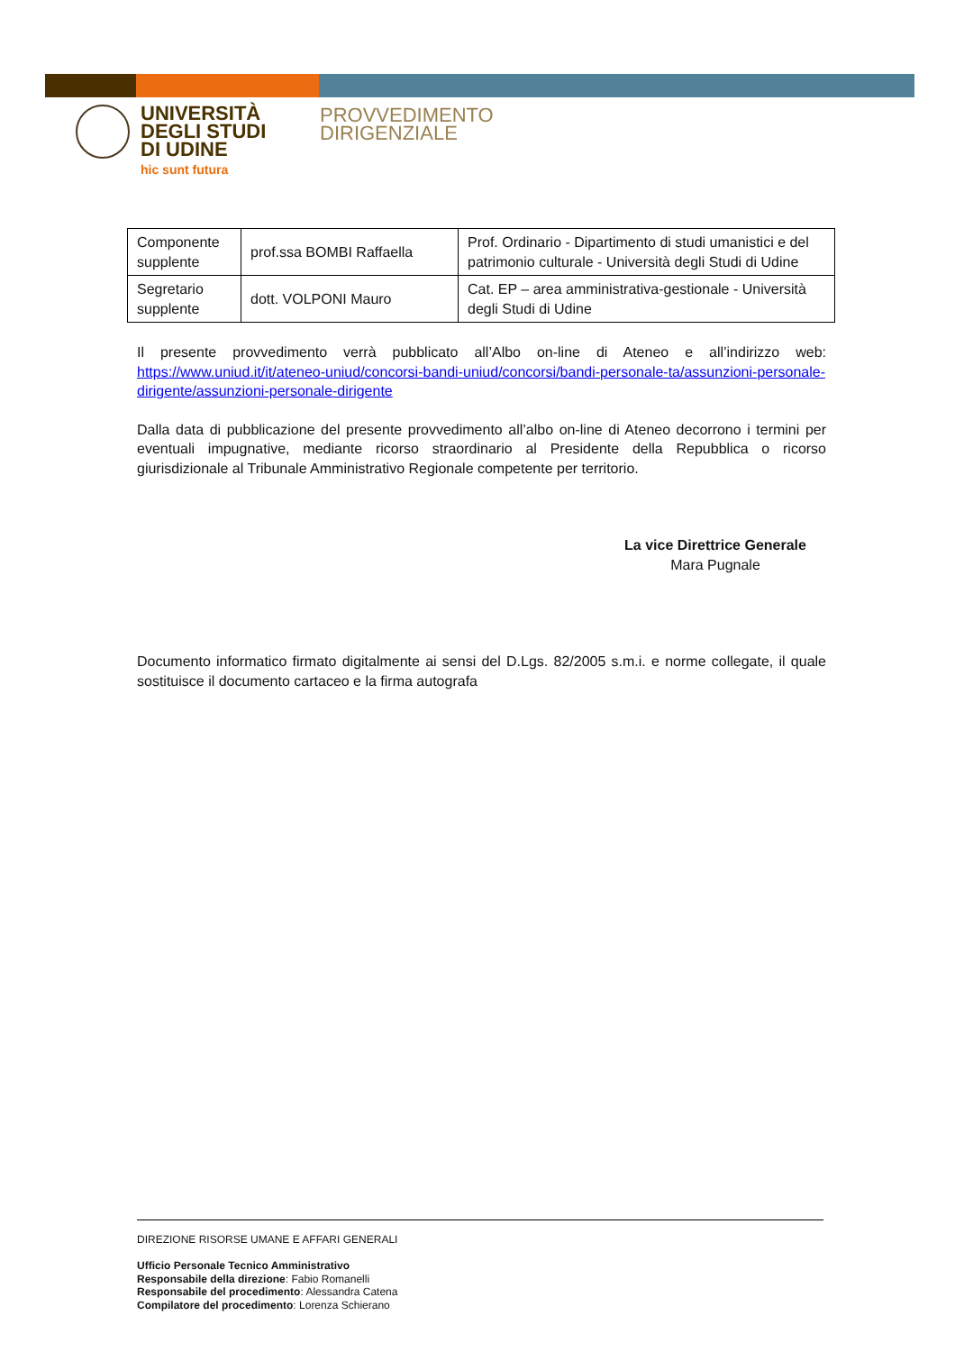UNIVERSITÀ
DEGLI STUDI
DI UDINE
hic sunt futura
PROVVEDIMENTO
DIRIGENZIALE
| Componente supplente | prof.ssa BOMBI Raffaella | Prof. Ordinario - Dipartimento di studi umanistici e del patrimonio culturale - Università degli Studi di Udine |
| Segretario supplente | dott. VOLPONI Mauro | Cat. EP – area amministrativa-gestionale - Università degli Studi di Udine |
Il presente provvedimento verrà pubblicato all’Albo on-line di Ateneo e all’indirizzo web: https://www.uniud.it/it/ateneo-uniud/concorsi-bandi-uniud/concorsi/bandi-personale-ta/assunzioni-personale-dirigente/assunzioni-personale-dirigente
Dalla data di pubblicazione del presente provvedimento all’albo on-line di Ateneo decorrono i termini per eventuali impugnative, mediante ricorso straordinario al Presidente della Repubblica o ricorso giurisdizionale al Tribunale Amministrativo Regionale competente per territorio.
La vice Direttrice Generale
Mara Pugnale
Documento informatico firmato digitalmente ai sensi del D.Lgs. 82/2005 s.m.i. e norme collegate, il quale sostituisce il documento cartaceo e la firma autografa
DIREZIONE RISORSE UMANE E AFFARI GENERALI
Ufficio Personale Tecnico Amministrativo
Responsabile della direzione: Fabio Romanelli
Responsabile del procedimento: Alessandra Catena
Compilatore del procedimento: Lorenza Schierano